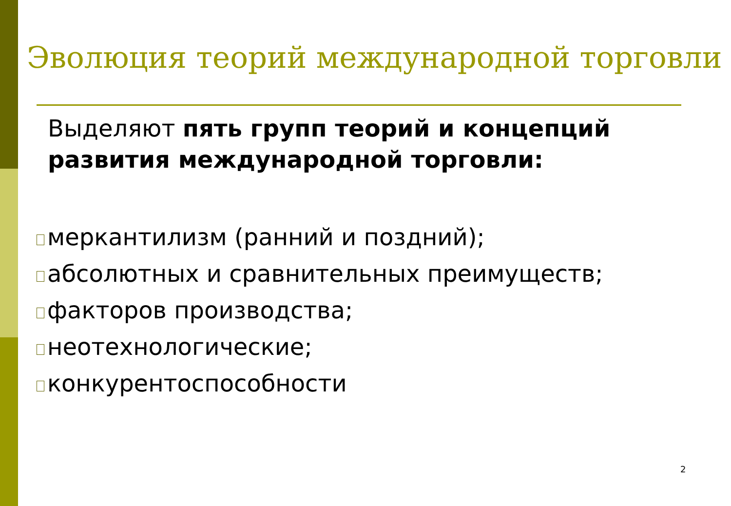Эволюция теорий международной торговли
Выделяют пять групп теорий и концепций развития международной торговли:
меркантилизм (ранний и поздний);
абсолютных и сравнительных преимуществ;
факторов производства;
неотехнологические;
конкурентоспособности
2